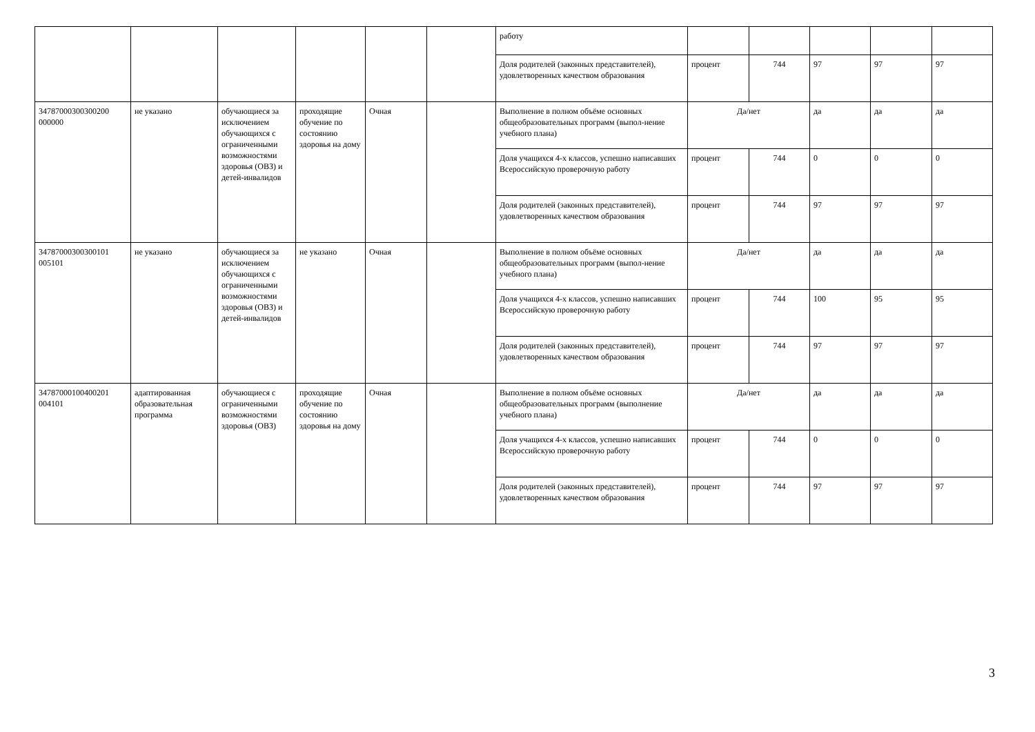| | | | | | | работу | | | | | |
| | | | | | | Доля родителей (законных представителей), удовлетворенных качеством образования | процент | 744 | 97 | 97 | 97 |
| 34787000300300200 000000 | не указано | обучающиеся за исключением обучающихся с ограниченными возможностями здоровья (ОВЗ) и детей-инвалидов | проходящие обучение по состоянию здоровья на дому | Очная | | Выполнение в полном объёме основных общеобразовательных программ (выпол-нение учебного плана) | Да/нет | | да | да | да |
| | | | | | | Доля учащихся 4-х классов, успешно написавших Всероссийскую проверочную работу | процент | 744 | 0 | 0 | 0 |
| | | | | | | Доля родителей (законных представителей), удовлетворенных качеством образования | процент | 744 | 97 | 97 | 97 |
| 34787000300300101 005101 | не указано | обучающиеся за исключением обучающихся с ограниченными возможностями здоровья (ОВЗ) и детей-инвалидов | не указано | Очная | | Выполнение в полном объёме основных общеобразовательных программ (выпол-нение учебного плана) | Да/нет | | да | да | да |
| | | | | | | Доля учащихся 4-х классов, успешно написавших Всероссийскую проверочную работу | процент | 744 | 100 | 95 | 95 |
| | | | | | | Доля родителей (законных представителей), удовлетворенных качеством образования | процент | 744 | 97 | 97 | 97 |
| 34787000100400201 004101 | адаптированная образовательная программа | обучающиеся с ограниченными возможностями здоровья (ОВЗ) | проходящие обучение по состоянию здоровья на дому | Очная | | Выполнение в полном объёме основных общеобразовательных программ (выполнение учебного плана) | Да/нет | | да | да | да |
| | | | | | | Доля учащихся 4-х классов, успешно написавших Всероссийскую проверочную работу | процент | 744 | 0 | 0 | 0 |
| | | | | | | Доля родителей (законных представителей), удовлетворенных качеством образования | процент | 744 | 97 | 97 | 97 |
3